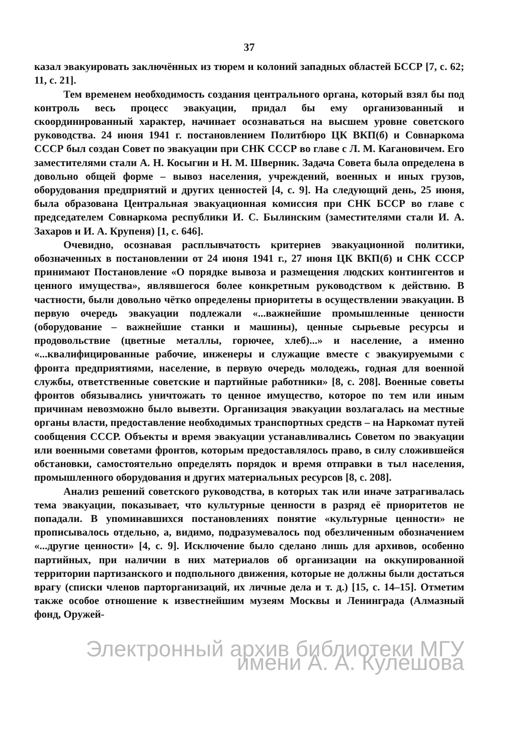37
казал эвакуировать заключённых из тюрем и колоний западных областей БССР [7, с. 62; 11, с. 21].
Тем временем необходимость создания центрального органа, который взял бы под контроль весь процесс эвакуации, придал бы ему организованный и скоординированный характер, начинает осознаваться на высшем уровне советского руководства. 24 июня 1941 г. постановлением Политбюро ЦК ВКП(б) и Совнаркома СССР был создан Совет по эвакуации при СНК СССР во главе с Л. М. Кагановичем. Его заместителями стали А. Н. Косыгин и Н. М. Шверник. Задача Совета была определена в довольно общей форме – вывоз населения, учреждений, военных и иных грузов, оборудования предприятий и других ценностей [4, с. 9]. На следующий день, 25 июня, была образована Центральная эвакуационная комиссия при СНК БССР во главе с председателем Совнаркома республики И. С. Былинским (заместителями стали И. А. Захаров и И. А. Крупеня) [1, с. 646].
Очевидно, осознавая расплывчатость критериев эвакуационной политики, обозначенных в постановлении от 24 июня 1941 г., 27 июня ЦК ВКП(б) и СНК СССР принимают Постановление «О порядке вывоза и размещения людских контингентов и ценного имущества», являвшегося более конкретным руководством к действию. В частности, были довольно чётко определены приоритеты в осуществлении эвакуации. В первую очередь эвакуации подлежали «...важнейшие промышленные ценности (оборудование – важнейшие станки и машины), ценные сырьевые ресурсы и продовольствие (цветные металлы, горючее, хлеб)...» и население, а именно «...квалифицированные рабочие, инженеры и служащие вместе с эвакуируемыми с фронта предприятиями, население, в первую очередь молодежь, годная для военной службы, ответственные советские и партийные работники» [8, с. 208]. Военные советы фронтов обязывались уничтожать то ценное имущество, которое по тем или иным причинам невозможно было вывезти. Организация эвакуации возлагалась на местные органы власти, предоставление необходимых транспортных средств – на Наркомат путей сообщения СССР. Объекты и время эвакуации устанавливались Советом по эвакуации или военными советами фронтов, которым предоставлялось право, в силу сложившейся обстановки, самостоятельно определять порядок и время отправки в тыл населения, промышленного оборудования и других материальных ресурсов [8, с. 208].
Анализ решений советского руководства, в которых так или иначе затрагивалась тема эвакуации, показывает, что культурные ценности в разряд её приоритетов не попадали. В упоминавшихся постановлениях понятие «культурные ценности» не прописывалось отдельно, а, видимо, подразумевалось под обезличенным обозначением «...другие ценности» [4, с. 9]. Исключение было сделано лишь для архивов, особенно партийных, при наличии в них материалов об организации на оккупированной территории партизанского и подпольного движения, которые не должны были достаться врагу (списки членов парторганизаций, их личные дела и т. д.) [15, с. 14–15]. Отметим также особое отношение к известнейшим музеям Москвы и Ленинграда (Алмазный фонд, Оружей-
Электронный архив библиотеки МГУ имени А. А. Кулешова